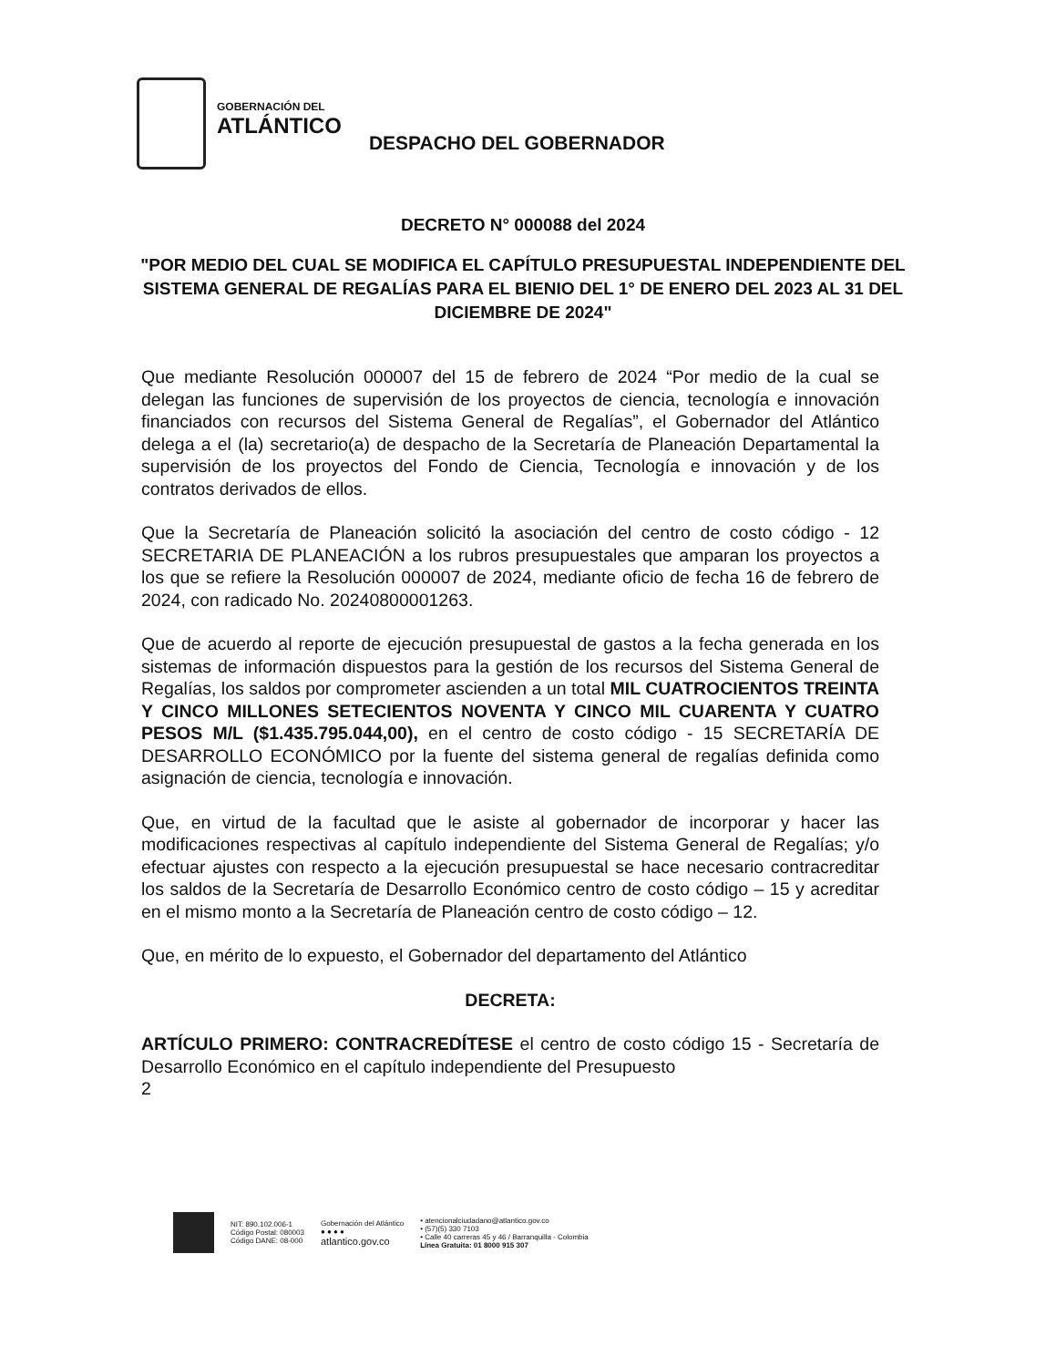GOBERNACIÓN DEL
ATLÁNTICO
DESPACHO DEL GOBERNADOR
DECRETO N° 000088 del 2024
"POR MEDIO DEL CUAL SE MODIFICA EL CAPÍTULO PRESUPUESTAL INDEPENDIENTE DEL SISTEMA GENERAL DE REGALÍAS PARA EL BIENIO DEL 1° DE ENERO DEL 2023 AL 31 DEL DICIEMBRE DE 2024"
Que mediante Resolución 000007 del 15 de febrero de 2024 “Por medio de la cual se delegan las funciones de supervisión de los proyectos de ciencia, tecnología e innovación financiados con recursos del Sistema General de Regalías”, el Gobernador del Atlántico delega a el (la) secretario(a) de despacho de la Secretaría de Planeación Departamental la supervisión de los proyectos del Fondo de Ciencia, Tecnología e innovación y de los contratos derivados de ellos.
Que la Secretaría de Planeación solicitó la asociación del centro de costo código - 12 SECRETARIA DE PLANEACIÓN a los rubros presupuestales que amparan los proyectos a los que se refiere la Resolución 000007 de 2024, mediante oficio de fecha 16 de febrero de 2024, con radicado No. 20240800001263.
Que de acuerdo al reporte de ejecución presupuestal de gastos a la fecha generada en los sistemas de información dispuestos para la gestión de los recursos del Sistema General de Regalías, los saldos por comprometer ascienden a un total MIL CUATROCIENTOS TREINTA Y CINCO MILLONES SETECIENTOS NOVENTA Y CINCO MIL CUARENTA Y CUATRO PESOS M/L ($1.435.795.044,00), en el centro de costo código - 15 SECRETARÍA DE DESARROLLO ECONÓMICO por la fuente del sistema general de regalías definida como asignación de ciencia, tecnología e innovación.
Que, en virtud de la facultad que le asiste al gobernador de incorporar y hacer las modificaciones respectivas al capítulo independiente del Sistema General de Regalías; y/o efectuar ajustes con respecto a la ejecución presupuestal se hace necesario contracreditar los saldos de la Secretaría de Desarrollo Económico centro de costo código – 15 y acreditar en el mismo monto a la Secretaría de Planeación centro de costo código – 12.
Que, en mérito de lo expuesto, el Gobernador del departamento del Atlántico
DECRETA:
ARTÍCULO PRIMERO: CONTRACREDÍTESE el centro de costo código 15 - Secretaría de Desarrollo Económico en el capítulo independiente del Presupuesto
2
NIT: 890.102.006-1
Código Postal: 080003
Código DANE: 08-000
Gobernación del Atlántico
● ● ● ●
atlantico.gov.co
• atencionalciudadano@atlantico.gov.co
• (57)(5) 330 7103
• Calle 40 carreras 45 y 46 / Barranquilla - Colombia
Línea Gratuita: 01 8000 915 307